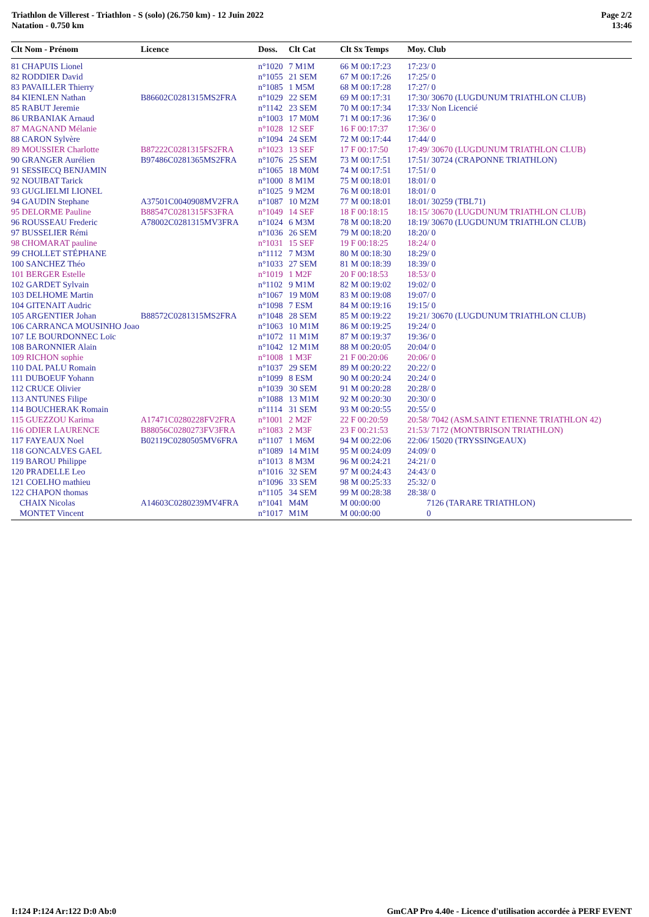Triathlon de Villerest - Triathlon - S (solo) (26.750 km) - 12 Juin 2022
Natation - 0.750 km
Page 2/2
13:46
| Clt Nom - Prénom | Licence | Doss. | Clt Cat | Clt Sx Temps | Moy. Club |
| --- | --- | --- | --- | --- | --- |
| 81 CHAPUIS Lionel | | n°1020 | 7 M1M | 66 M 00:17:23 | 17:23/ 0 |
| 82 RODDIER David | | n°1055 | 21 SEM | 67 M 00:17:26 | 17:25/ 0 |
| 83 PAVAILLER Thierry | | n°1085 | 1 M5M | 68 M 00:17:28 | 17:27/ 0 |
| 84 KIENLEN Nathan | B86602C0281315MS2FRA | n°1029 | 22 SEM | 69 M 00:17:31 | 17:30/ 30670 (LUGDUNUM TRIATHLON CLUB) |
| 85 RABUT Jeremie | | n°1142 | 23 SEM | 70 M 00:17:34 | 17:33/ Non Licencié |
| 86 URBANIAK Arnaud | | n°1003 | 17 M0M | 71 M 00:17:36 | 17:36/ 0 |
| 87 MAGNAND Mélanie | | n°1028 | 12 SEF | 16 F 00:17:37 | 17:36/ 0 |
| 88 CARON Sylvère | | n°1094 | 24 SEM | 72 M 00:17:44 | 17:44/ 0 |
| 89 MOUSSIER Charlotte | B87222C0281315FS2FRA | n°1023 | 13 SEF | 17 F 00:17:50 | 17:49/ 30670 (LUGDUNUM TRIATHLON CLUB) |
| 90 GRANGER Aurélien | B97486C0281365MS2FRA | n°1076 | 25 SEM | 73 M 00:17:51 | 17:51/ 30724 (CRAPONNE TRIATHLON) |
| 91 SESSIECQ BENJAMIN | | n°1065 | 18 M0M | 74 M 00:17:51 | 17:51/ 0 |
| 92 NOUIBAT Tarick | | n°1000 | 8 M1M | 75 M 00:18:01 | 18:01/ 0 |
| 93 GUGLIELMI LIONEL | | n°1025 | 9 M2M | 76 M 00:18:01 | 18:01/ 0 |
| 94 GAUDIN Stephane | A37501C0040908MV2FRA | n°1087 | 10 M2M | 77 M 00:18:01 | 18:01/ 30259 (TBL71) |
| 95 DELORME Pauline | B88547C0281315FS3FRA | n°1049 | 14 SEF | 18 F 00:18:15 | 18:15/ 30670 (LUGDUNUM TRIATHLON CLUB) |
| 96 ROUSSEAU Frederic | A78002C0281315MV3FRA | n°1024 | 6 M3M | 78 M 00:18:20 | 18:19/ 30670 (LUGDUNUM TRIATHLON CLUB) |
| 97 BUSSELIER Rémi | | n°1036 | 26 SEM | 79 M 00:18:20 | 18:20/ 0 |
| 98 CHOMARAT pauline | | n°1031 | 15 SEF | 19 F 00:18:25 | 18:24/ 0 |
| 99 CHOLLET STÉPHANE | | n°1112 | 7 M3M | 80 M 00:18:30 | 18:29/ 0 |
| 100 SANCHEZ Théo | | n°1033 | 27 SEM | 81 M 00:18:39 | 18:39/ 0 |
| 101 BERGER Estelle | | n°1019 | 1 M2F | 20 F 00:18:53 | 18:53/ 0 |
| 102 GARDET Sylvain | | n°1102 | 9 M1M | 82 M 00:19:02 | 19:02/ 0 |
| 103 DELHOME Martin | | n°1067 | 19 M0M | 83 M 00:19:08 | 19:07/ 0 |
| 104 GITENAIT Audric | | n°1098 | 7 ESM | 84 M 00:19:16 | 19:15/ 0 |
| 105 ARGENTIER Johan | B88572C0281315MS2FRA | n°1048 | 28 SEM | 85 M 00:19:22 | 19:21/ 30670 (LUGDUNUM TRIATHLON CLUB) |
| 106 CARRANCA MOUSINHO Joao | | n°1063 | 10 M1M | 86 M 00:19:25 | 19:24/ 0 |
| 107 LE BOURDONNEC Loïc | | n°1072 | 11 M1M | 87 M 00:19:37 | 19:36/ 0 |
| 108 BARONNIER Alain | | n°1042 | 12 M1M | 88 M 00:20:05 | 20:04/ 0 |
| 109 RICHON sophie | | n°1008 | 1 M3F | 21 F 00:20:06 | 20:06/ 0 |
| 110 DAL PALU Romain | | n°1037 | 29 SEM | 89 M 00:20:22 | 20:22/ 0 |
| 111 DUBOEUF Yohann | | n°1099 | 8 ESM | 90 M 00:20:24 | 20:24/ 0 |
| 112 CRUCE Olivier | | n°1039 | 30 SEM | 91 M 00:20:28 | 20:28/ 0 |
| 113 ANTUNES Filipe | | n°1088 | 13 M1M | 92 M 00:20:30 | 20:30/ 0 |
| 114 BOUCHERAK Romain | | n°1114 | 31 SEM | 93 M 00:20:55 | 20:55/ 0 |
| 115 GUEZZOU Karima | A17471C0280228FV2FRA | n°1001 | 2 M2F | 22 F 00:20:59 | 20:58/ 7042 (ASM.SAINT ETIENNE TRIATHLON 42) |
| 116 ODIER LAURENCE | B88056C0280273FV3FRA | n°1083 | 2 M3F | 23 F 00:21:53 | 21:53/ 7172 (MONTBRISON TRIATHLON) |
| 117 FAYEAUX Noel | B02119C0280505MV6FRA | n°1107 | 1 M6M | 94 M 00:22:06 | 22:06/ 15020 (TRYSSINGEAUX) |
| 118 GONCALVES GAEL | | n°1089 | 14 M1M | 95 M 00:24:09 | 24:09/ 0 |
| 119 BAROU Philippe | | n°1013 | 8 M3M | 96 M 00:24:21 | 24:21/ 0 |
| 120 PRADELLE Leo | | n°1016 | 32 SEM | 97 M 00:24:43 | 24:43/ 0 |
| 121 COELHO mathieu | | n°1096 | 33 SEM | 98 M 00:25:33 | 25:32/ 0 |
| 122 CHAPON thomas | | n°1105 | 34 SEM | 99 M 00:28:38 | 28:38/ 0 |
| CHAIX Nicolas | A14603C0280239MV4FRA | n°1041 | M4M | M 00:00:00 | 7126 (TARARE TRIATHLON) |
| MONTET Vincent | | n°1017 | M1M | M 00:00:00 | 0 |
I:124 P:124 Ar:122 D:0 Ab:0 GmCAP Pro 4.40e - Licence d'utilisation accordée à PERF EVENT